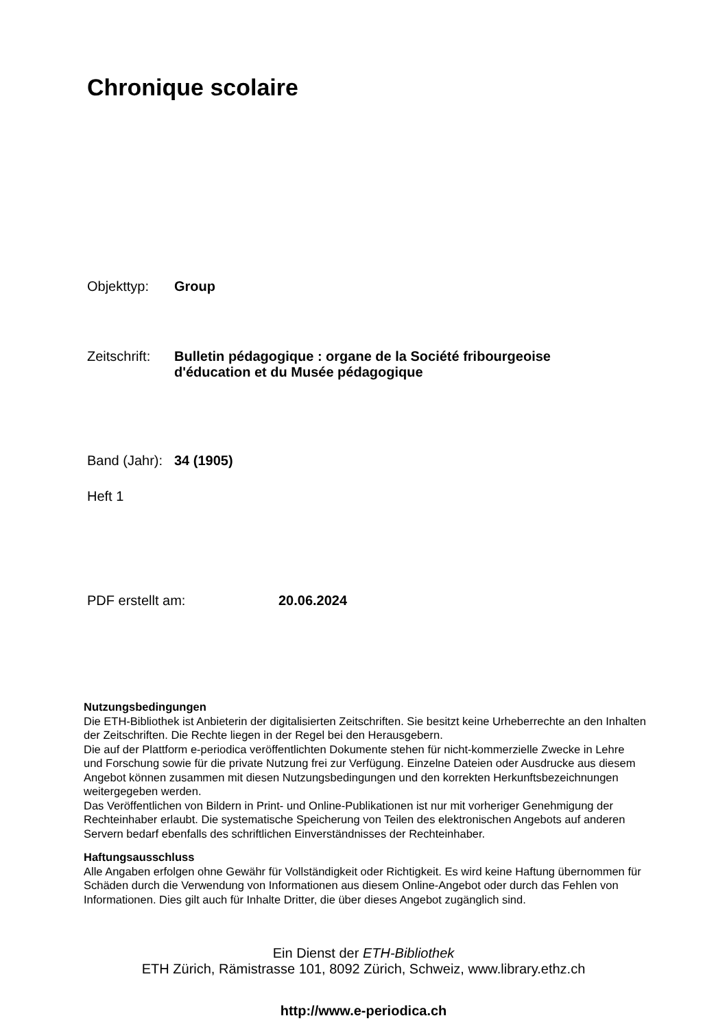Chronique scolaire
Objekttyp: Group
Zeitschrift: Bulletin pédagogique : organe de la Société fribourgeoise
d'éducation et du Musée pédagogique
Band (Jahr): 34 (1905)
Heft 1
PDF erstellt am: 20.06.2024
Nutzungsbedingungen
Die ETH-Bibliothek ist Anbieterin der digitalisierten Zeitschriften. Sie besitzt keine Urheberrechte an den Inhalten der Zeitschriften. Die Rechte liegen in der Regel bei den Herausgebern.
Die auf der Plattform e-periodica veröffentlichten Dokumente stehen für nicht-kommerzielle Zwecke in Lehre und Forschung sowie für die private Nutzung frei zur Verfügung. Einzelne Dateien oder Ausdrucke aus diesem Angebot können zusammen mit diesen Nutzungsbedingungen und den korrekten Herkunftsbezeichnungen weitergegeben werden.
Das Veröffentlichen von Bildern in Print- und Online-Publikationen ist nur mit vorheriger Genehmigung der Rechteinhaber erlaubt. Die systematische Speicherung von Teilen des elektronischen Angebots auf anderen Servern bedarf ebenfalls des schriftlichen Einverständnisses der Rechteinhaber.
Haftungsausschluss
Alle Angaben erfolgen ohne Gewähr für Vollständigkeit oder Richtigkeit. Es wird keine Haftung übernommen für Schäden durch die Verwendung von Informationen aus diesem Online-Angebot oder durch das Fehlen von Informationen. Dies gilt auch für Inhalte Dritter, die über dieses Angebot zugänglich sind.
Ein Dienst der ETH-Bibliothek
ETH Zürich, Rämistrasse 101, 8092 Zürich, Schweiz, www.library.ethz.ch
http://www.e-periodica.ch